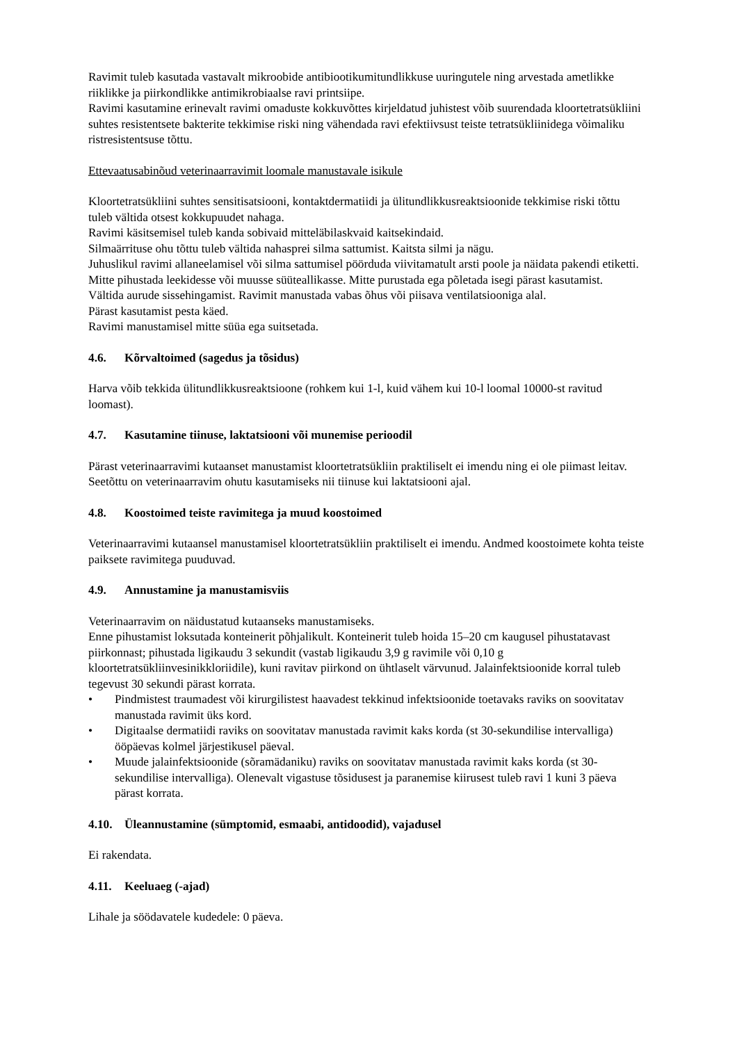Ravimit tuleb kasutada vastavalt mikroobide antibiootikumitundlikkuse uuringutele ning arvestada ametlikke riiklikke ja piirkondlikke antimikrobiaalse ravi printsiipe.
Ravimi kasutamine erinevalt ravimi omaduste kokkuvõttes kirjeldatud juhistest võib suurendada kloortetratsükliini suhtes resistentsete bakterite tekkimise riski ning vähendada ravi efektiivsust teiste tetratsükliinidega võimaliku ristresistentsuse tõttu.
Ettevaatusabinõud veterinaarravimit loomale manustavale isikule
Kloortetratsükliini suhtes sensitisatsiooni, kontaktdermatiidi ja ülitundlikkusreaktsioonide tekkimise riski tõttu tuleb vältida otsest kokkupuudet nahaga.
Ravimi käsitsemisel tuleb kanda sobivaid mitteläbilaskvaid kaitsekindaid.
Silmaärrituse ohu tõttu tuleb vältida nahasprei silma sattumist. Kaitsta silmi ja nägu.
Juhuslikul ravimi allaneelamisel või silma sattumisel pöörduda viivitamatult arsti poole ja näidata pakendi etiketti.
Mitte pihustada leekidesse või muusse süüteallikasse. Mitte purustada ega põletada isegi pärast kasutamist.
Vältida aurude sissehingamist. Ravimit manustada vabas õhus või piisava ventilatsiooniga alal.
Pärast kasutamist pesta käed.
Ravimi manustamisel mitte süüa ega suitsetada.
4.6. Kõrvaltoimed (sagedus ja tõsidus)
Harva võib tekkida ülitundlikkusreaktsioone (rohkem kui 1-l, kuid vähem kui 10-l loomal 10000-st ravitud loomast).
4.7. Kasutamine tiinuse, laktatsiooni või munemise perioodil
Pärast veterinaarravimi kutaanset manustamist kloortetratsükliin praktiliselt ei imendu ning ei ole piimast leitav. Seetõttu on veterinaarravim ohutu kasutamiseks nii tiinuse kui laktatsiooni ajal.
4.8. Koostoimed teiste ravimitega ja muud koostoimed
Veterinaarravimi kutaansel manustamisel kloortetratsükliin praktiliselt ei imendu. Andmed koostoimete kohta teiste paiksete ravimitega puuduvad.
4.9. Annustamine ja manustamisviis
Veterinaarravim on näidustatud kutaanseks manustamiseks.
Enne pihustamist loksutada konteinerit põhjalikult. Konteinerit tuleb hoida 15–20 cm kaugusel pihustatavast piirkonnast; pihustada ligikaudu 3 sekundit (vastab ligikaudu 3,9 g ravimile või 0,10 g kloortetratsükliinvesinikkloriidile), kuni ravitav piirkond on ühtlaselt värvunud. Jalainfektsioonide korral tuleb tegevust 30 sekundi pärast korrata.
• Pindmistest traumadest või kirurgilistest haavadest tekkinud infektsioonide toetavaks raviks on soovitatav manustada ravimit üks kord.
• Digitaalse dermatiidi raviks on soovitatav manustada ravimit kaks korda (st 30-sekundilise intervalliga) ööpäevas kolmel järjestikusel päeval.
• Muude jalainfektsioonide (sõramädaniku) raviks on soovitatav manustada ravimit kaks korda (st 30-sekundilise intervalliga). Olenevalt vigastuse tõsidusest ja paranemise kiirusest tuleb ravi 1 kuni 3 päeva pärast korrata.
4.10. Üleannustamine (sümptomid, esmaabi, antidoodid), vajadusel
Ei rakendata.
4.11. Keeluaeg (-ajad)
Lihale ja söödavatele kudedele: 0 päeva.